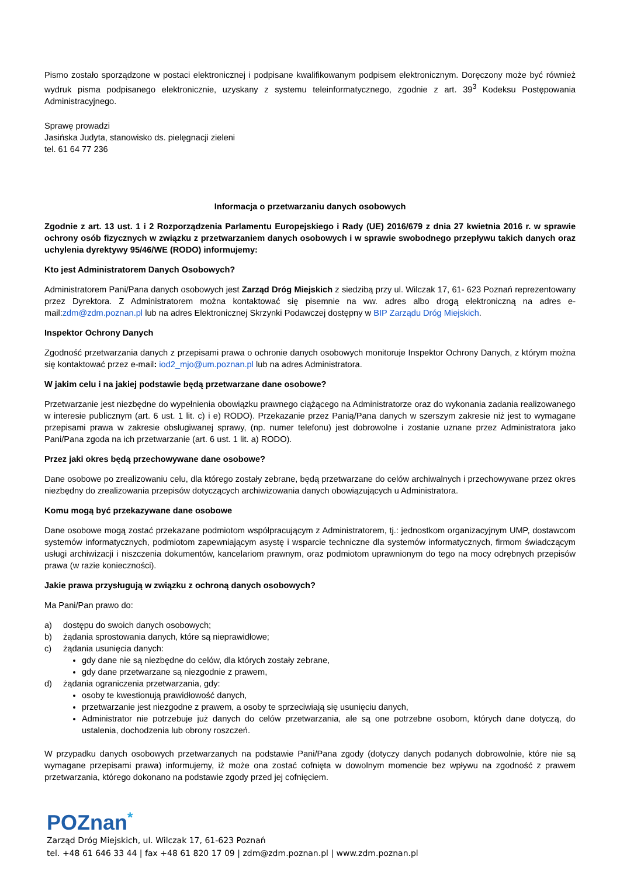Pismo zostało sporządzone w postaci elektronicznej i podpisane kwalifikowanym podpisem elektronicznym. Doręczony może być również wydruk pisma podpisanego elektronicznie, uzyskany z systemu teleinformatycznego, zgodnie z art. 39<sup>3</sup> Kodeksu Postępowania Administracyjnego.
Sprawę prowadzi
Jasińska Judyta, stanowisko ds. pielęgnacji zieleni
tel. 61 64 77 236
Informacja o przetwarzaniu danych osobowych
Zgodnie z art. 13 ust. 1 i 2 Rozporządzenia Parlamentu Europejskiego i Rady (UE) 2016/679 z dnia 27 kwietnia 2016 r. w sprawie ochrony osób fizycznych w związku z przetwarzaniem danych osobowych i w sprawie swobodnego przepływu takich danych oraz uchylenia dyrektywy 95/46/WE (RODO) informujemy:
Kto jest Administratorem Danych Osobowych?
Administratorem Pani/Pana danych osobowych jest Zarząd Dróg Miejskich z siedzibą przy ul. Wilczak 17, 61- 623 Poznań reprezentowany przez Dyrektora. Z Administratorem można kontaktować się pisemnie na ww. adres albo drogą elektroniczną na adres e-mail:zdm@zdm.poznan.pl lub na adres Elektronicznej Skrzynki Podawczej dostępny w BIP Zarządu Dróg Miejskich.
Inspektor Ochrony Danych
Zgodność przetwarzania danych z przepisami prawa o ochronie danych osobowych monitoruje Inspektor Ochrony Danych, z którym można się kontaktować przez e-mail: iod2_mjo@um.poznan.pl lub na adres Administratora.
W jakim celu i na jakiej podstawie będą przetwarzane dane osobowe?
Przetwarzanie jest niezbędne do wypełnienia obowiązku prawnego ciążącego na Administratorze oraz do wykonania zadania realizowanego w interesie publicznym (art. 6 ust. 1 lit. c) i e) RODO). Przekazanie przez Panią/Pana danych w szerszym zakresie niż jest to wymagane przepisami prawa w zakresie obsługiwanej sprawy, (np. numer telefonu) jest dobrowolne i zostanie uznane przez Administratora jako Pani/Pana zgoda na ich przetwarzanie (art. 6 ust. 1 lit. a) RODO).
Przez jaki okres będą przechowywane dane osobowe?
Dane osobowe po zrealizowaniu celu, dla którego zostały zebrane, będą przetwarzane do celów archiwalnych i przechowywane przez okres niezbędny do zrealizowania przepisów dotyczących archiwizowania danych obowiązujących u Administratora.
Komu mogą być przekazywane dane osobowe
Dane osobowe mogą zostać przekazane podmiotom współpracującym z Administratorem, tj.: jednostkom organizacyjnym UMP, dostawcom systemów informatycznych, podmiotom zapewniającym asystę i wsparcie techniczne dla systemów informatycznych, firmom świadczącym usługi archiwizacji i niszczenia dokumentów, kancelariom prawnym, oraz podmiotom uprawnionym do tego na mocy odrębnych przepisów prawa (w razie konieczności).
Jakie prawa przysługują w związku z ochroną danych osobowych?
Ma Pani/Pan prawo do:
a) dostępu do swoich danych osobowych;
b) żądania sprostowania danych, które są nieprawidłowe;
c) żądania usunięcia danych:
gdy dane nie są niezbędne do celów, dla których zostały zebrane,
gdy dane przetwarzane są niezgodnie z prawem,
d) żądania ograniczenia przetwarzania, gdy:
osoby te kwestionują prawidłowość danych,
przetwarzanie jest niezgodne z prawem, a osoby te sprzeciwiają się usunięciu danych,
Administrator nie potrzebuje już danych do celów przetwarzania, ale są one potrzebne osobom, których dane dotyczą, do ustalenia, dochodzenia lub obrony roszczeń.
W przypadku danych osobowych przetwarzanych na podstawie Pani/Pana zgody (dotyczy danych podanych dobrowolnie, które nie są wymagane przepisami prawa) informujemy, iż może ona zostać cofnięta w dowolnym momencie bez wpływu na zgodność z prawem przetwarzania, którego dokonano na podstawie zgody przed jej cofnięciem.
POZnan<sup>*</sup>
Zarząd Dróg Miejskich, ul. Wilczak 17, 61-623 Poznań
tel. +48 61 646 33 44 | fax +48 61 820 17 09 | zdm@zdm.poznan.pl | www.zdm.poznan.pl